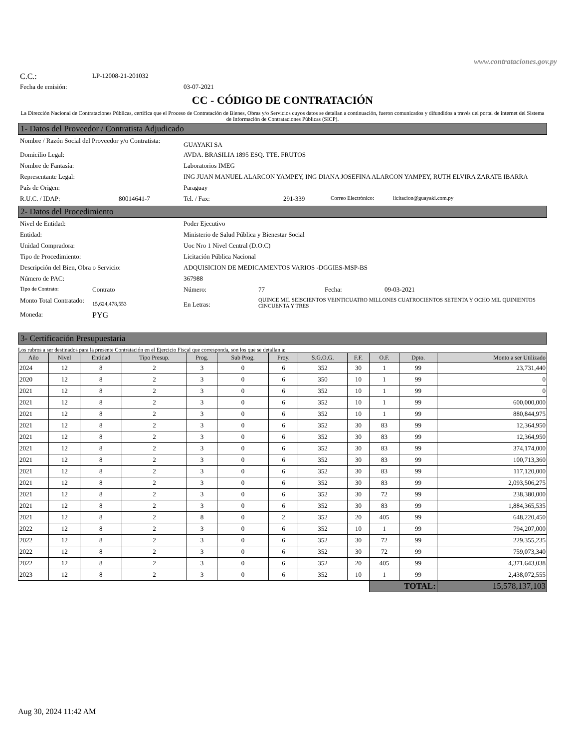www.contrataciones.gov.py
C.C.: LP-12008-21-201032
Fecha de emisión: 03-07-2021
CC - CÓDIGO DE CONTRATACIÓN
La Dirección Nacional de Contrataciones Públicas, certifica que el Proceso de Contratación de Bienes, Obras y/o Servicios cuyos datos se detallan a continuación, fueron comunicados y difundidos a través del portal de internet del Sistema de Información de Contrataciones Públicas (SICP).
1- Datos del Proveedor / Contratista Adjudicado
Nombre / Razón Social del Proveedor y/o Contratista: GUAYAKI SA
Domicilio Legal: AVDA. BRASILIA 1895 ESQ. TTE. FRUTOS
Nombre de Fantasía: Laboratorios IMEG
Representante Legal: ING JUAN MANUEL ALARCON YAMPEY, ING DIANA JOSEFINA ALARCON YAMPEY, RUTH ELVIRA ZARATE IBARRA
País de Origen: Paraguay
R.U.C. / IDAP: 80014641-7 Tel. / Fax: 291-339 Correo Electrónico: licitacion@guayaki.com.py
2- Datos del Procedimiento
Nivel de Entidad: Poder Ejecutivo
Entidad: Ministerio de Salud Pública y Bienestar Social
Unidad Compradora: Uoc Nro 1 Nivel Central (D.O.C)
Tipo de Procedimiento: Licitación Pública Nacional
Descripción del Bien, Obra o Servicio: ADQUISICION DE MEDICAMENTOS VARIOS -DGGIES-MSP-BS
Número de PAC: 367988
Tipo de Contrato: Contrato Número: 77 Fecha: 09-03-2021
Monto Total Contratado: 15,624,478,553 En Letras: QUINCE MIL SEISCIENTOS VEINTICUATRO MILLONES CUATROCIENTOS SETENTA Y OCHO MIL QUINIENTOS CINCUENTA Y TRES
Moneda: PYG
3- Certificación Presupuestaria
Los rubros a ser destinados para la presente Contratación en el Ejercicio Fiscal que corresponda, son los que se detallan a:
| Año | Nivel | Entidad | Tipo Presup. | Prog. | Sub Prog. | Proy. | S.G.O.G. | F.F. | O.F. | Dpto. | Monto a ser Utilizado |
| --- | --- | --- | --- | --- | --- | --- | --- | --- | --- | --- | --- |
| 2024 | 12 | 8 | 2 | 3 | 0 | 6 | 352 | 30 | 1 | 99 | 23,731,440 |
| 2020 | 12 | 8 | 2 | 3 | 0 | 6 | 350 | 10 | 1 | 99 | 0 |
| 2021 | 12 | 8 | 2 | 3 | 0 | 6 | 352 | 10 | 1 | 99 | 0 |
| 2021 | 12 | 8 | 2 | 3 | 0 | 6 | 352 | 10 | 1 | 99 | 600,000,000 |
| 2021 | 12 | 8 | 2 | 3 | 0 | 6 | 352 | 10 | 1 | 99 | 880,844,975 |
| 2021 | 12 | 8 | 2 | 3 | 0 | 6 | 352 | 30 | 83 | 99 | 12,364,950 |
| 2021 | 12 | 8 | 2 | 3 | 0 | 6 | 352 | 30 | 83 | 99 | 12,364,950 |
| 2021 | 12 | 8 | 2 | 3 | 0 | 6 | 352 | 30 | 83 | 99 | 374,174,000 |
| 2021 | 12 | 8 | 2 | 3 | 0 | 6 | 352 | 30 | 83 | 99 | 100,713,360 |
| 2021 | 12 | 8 | 2 | 3 | 0 | 6 | 352 | 30 | 83 | 99 | 117,120,000 |
| 2021 | 12 | 8 | 2 | 3 | 0 | 6 | 352 | 30 | 83 | 99 | 2,093,506,275 |
| 2021 | 12 | 8 | 2 | 3 | 0 | 6 | 352 | 30 | 72 | 99 | 238,380,000 |
| 2021 | 12 | 8 | 2 | 3 | 0 | 6 | 352 | 30 | 83 | 99 | 1,884,365,535 |
| 2021 | 12 | 8 | 2 | 8 | 0 | 2 | 352 | 20 | 405 | 99 | 648,220,450 |
| 2022 | 12 | 8 | 2 | 3 | 0 | 6 | 352 | 10 | 1 | 99 | 794,207,000 |
| 2022 | 12 | 8 | 2 | 3 | 0 | 6 | 352 | 30 | 72 | 99 | 229,355,235 |
| 2022 | 12 | 8 | 2 | 3 | 0 | 6 | 352 | 30 | 72 | 99 | 759,073,340 |
| 2022 | 12 | 8 | 2 | 3 | 0 | 6 | 352 | 20 | 405 | 99 | 4,371,643,038 |
| 2023 | 12 | 8 | 2 | 3 | 0 | 6 | 352 | 10 | 1 | 99 | 2,438,072,555 |
| | | | | | | | | | TOTAL: | | 15,578,137,103 |
Aug 30, 2024 11:42 AM